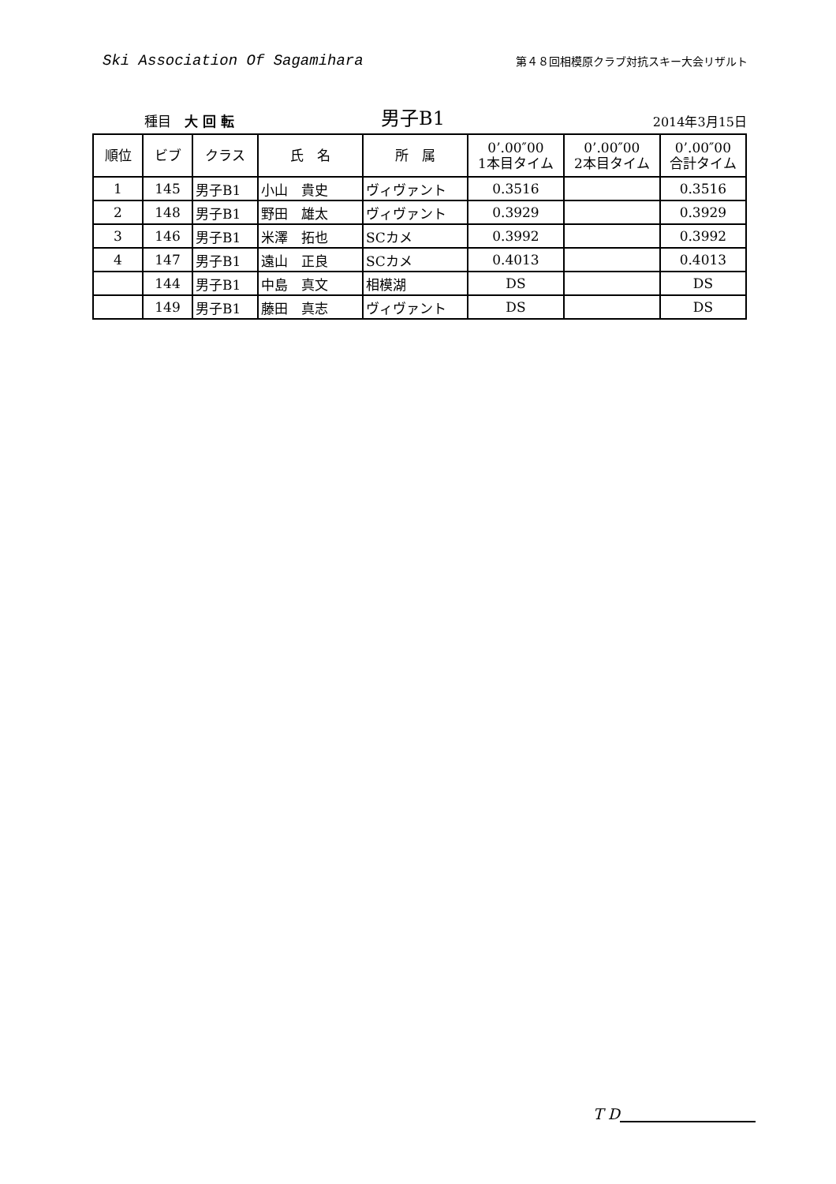Ski Association Of Sagamihara
第４８回相模原クラブ対抗スキー大会リザルト
種目　大 回 転
男子B1
2014年3月15日
| 順位 | ビブ | クラス | 氏 名 | 所 属 | 0’.00″00 1本目タイム | 0’.00″00 2本目タイム | 0’.00″00 合計タイム |
| --- | --- | --- | --- | --- | --- | --- | --- |
| 1 | 145 | 男子B1 | 小山 貴史 | ヴィヴァント | 0.3516 | | 0.3516 |
| 2 | 148 | 男子B1 | 野田 雄太 | ヴィヴァント | 0.3929 | | 0.3929 |
| 3 | 146 | 男子B1 | 米澤 拓也 | SCカメ | 0.3992 | | 0.3992 |
| 4 | 147 | 男子B1 | 遠山 正良 | SCカメ | 0.4013 | | 0.4013 |
| | 144 | 男子B1 | 中島 真文 | 相模湖 | DS | | DS |
| | 149 | 男子B1 | 藤田 真志 | ヴィヴァント | DS | | DS |
T D